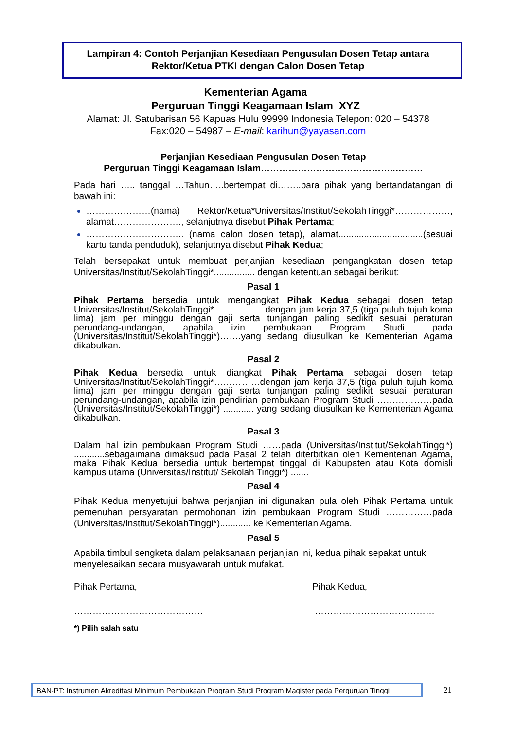Lampiran 4: Contoh Perjanjian Kesediaan Pengusulan Dosen Tetap antara Rektor/Ketua PTKI dengan Calon Dosen Tetap
Kementerian Agama
Perguruan Tinggi Keagamaan Islam XYZ
Alamat: Jl. Satubarisan 56 Kapuas Hulu 99999 Indonesia Telepon: 020 – 54378
Fax:020 – 54987 – E-mail: karihun@yayasan.com
Perjanjian Kesediaan Pengusulan Dosen Tetap
Perguruan Tinggi Keagamaan Islam……………………………………..………
Pada hari ….. tanggal …Tahun…..bertempat di……..para pihak yang bertandatangan di bawah ini:
…………………(nama) Rektor/Ketua*Universitas/Institut/SekolahTinggi*………………, alamat…………………., selanjutnya disebut Pihak Pertama;
………………………….. (nama calon dosen tetap), alamat.................................(sesuai kartu tanda penduduk), selanjutnya disebut Pihak Kedua;
Telah bersepakat untuk membuat perjanjian kesediaan pengangkatan dosen tetap Universitas/Institut/SekolahTinggi*................ dengan ketentuan sebagai berikut:
Pasal 1
Pihak Pertama bersedia untuk mengangkat Pihak Kedua sebagai dosen tetap Universitas/Institut/SekolahTinggi*……………..dengan jam kerja 37,5 (tiga puluh tujuh koma lima) jam per minggu dengan gaji serta tunjangan paling sedikit sesuai peraturan perundang-undangan, apabila izin pembukaan Program Studi………pada (Universitas/Institut/SekolahTinggi*)…….yang sedang diusulkan ke Kementerian Agama dikabulkan.
Pasal 2
Pihak Kedua bersedia untuk diangkat Pihak Pertama sebagai dosen tetap Universitas/Institut/SekolahTinggi*……………dengan jam kerja 37,5 (tiga puluh tujuh koma lima) jam per minggu dengan gaji serta tunjangan paling sedikit sesuai peraturan perundang-undangan, apabila izin pendirian pembukaan Program Studi ………………pada (Universitas/Institut/SekolahTinggi*) ............ yang sedang diusulkan ke Kementerian Agama dikabulkan.
Pasal 3
Dalam hal izin pembukaan Program Studi ……pada (Universitas/Institut/SekolahTinggi*) ............sebagaimana dimaksud pada Pasal 2 telah diterbitkan oleh Kementerian Agama, maka Pihak Kedua bersedia untuk bertempat tinggal di Kabupaten atau Kota domisli kampus utama (Universitas/Institut/ Sekolah Tinggi*) .......
Pasal 4
Pihak Kedua menyetujui bahwa perjanjian ini digunakan pula oleh Pihak Pertama untuk pemenuhan persyaratan permohonan izin pembukaan Program Studi ……………pada (Universitas/Institut/SekolahTinggi*)............ ke Kementerian Agama.
Pasal 5
Apabila timbul sengketa dalam pelaksanaan perjanjian ini, kedua pihak sepakat untuk menyelesaikan secara musyawarah untuk mufakat.
Pihak Pertama, Pihak Kedua,
…………………………………… …………………………………
*) Pilih salah satu
BAN-PT: Instrumen Akreditasi Minimum Pembukaan Program Studi Program Magister pada Perguruan Tinggi
21